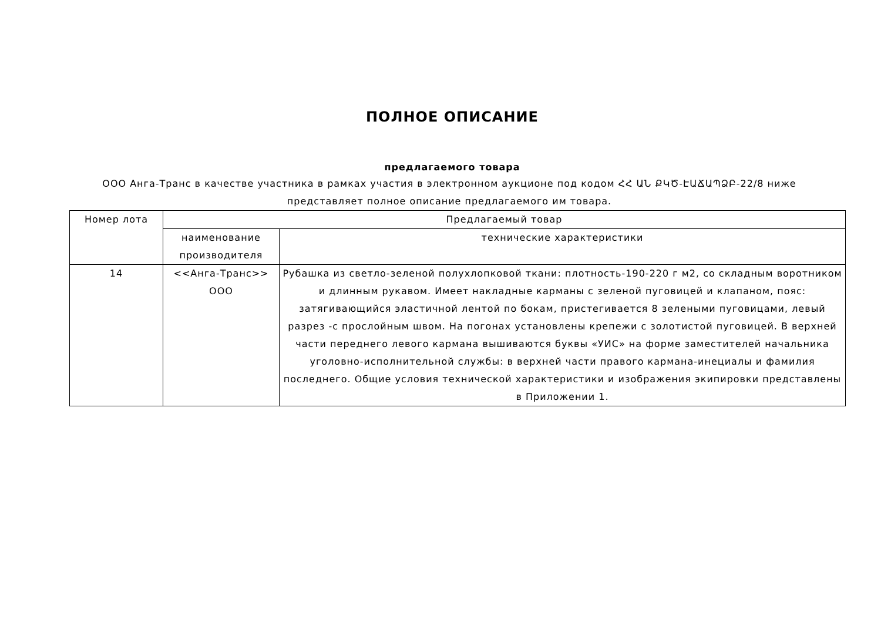ПОЛНОЕ ОПИСАНИЕ
предлагаемого товара
ООО Анга-Транс в качестве участника в рамках участия в электронном аукционе под кодом ՀՀ ԱՆ ՔԿԾ-ԷԱՃԱՊՁԲ-22/8 ниже представляет полное описание предлагаемого им товара.
| Номер лота | Предлагаемый товар | |
| --- | --- | --- |
| | наименование производителя | технические характеристики |
| 14 | <<Анга-Транс>> ООО | Рубашка из светло-зеленой полухлопковой ткани: плотность-190-220 г м2, со складным воротником и длинным рукавом. Имеет накладные карманы с зеленой пуговицей и клапаном, пояс: затягивающийся эластичной лентой по бокам, пристегивается 8 зелеными пуговицами, левый разрез -с прослойным швом. На погонах установлены крепежи с золотистой пуговицей. В верхней части переднего левого кармана вышиваются буквы «УИС» на форме заместителей начальника уголовно-исполнительной службы: в верхней части правого кармана-инециалы и фамилия последнего. Общие условия технической характеристики и изображения экипировки представлены в Приложении 1. |